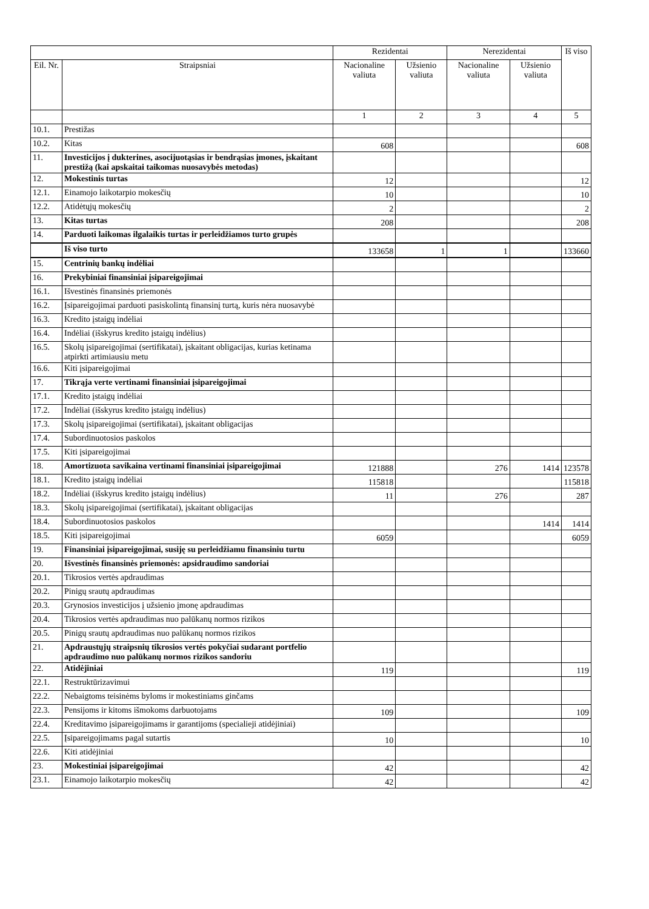| | | Rezidentai | | Nerezidentai | | Iš viso |
| --- | --- | --- | --- | --- | --- | --- |
| Eil. Nr. | Straipsniai | Nacionaline valiuta | Užsienio valiuta | Nacionaline valiuta | Užsienio valiuta | |
| | | 1 | 2 | 3 | 4 | 5 |
| 10.1. | Prestižas | | | | | |
| 10.2. | Kitas | 608 | | | | 608 |
| 11. | Investicijos į dukterines, asocijuotąsias ir bendrąsias įmones, įskaitant prestižą (kai apskaitai taikomas nuosavybės metodas) | | | | | |
| 12. | Mokestinis turtas | 12 | | | | 12 |
| 12.1. | Einamojo laikotarpio mokesčių | 10 | | | | 10 |
| 12.2. | Atidėtųjų mokesčių | 2 | | | | 2 |
| 13. | Kitas turtas | 208 | | | | 208 |
| 14. | Parduoti laikomas ilgalaikis turtas ir perleidžiamos turto grupės | | | | | |
| | Iš viso turto | 133658 | 1 | 1 | | 133660 |
| 15. | Centrinių bankų indėliai | | | | | |
| 16. | Prekybiniai finansiniai įsipareigojimai | | | | | |
| 16.1. | Išvestinės finansinės priemonės | | | | | |
| 16.2. | Įsipareigojimai parduoti pasiskolintą finansinį turtą, kuris nėra nuosavybė | | | | | |
| 16.3. | Kredito įstaigų indėliai | | | | | |
| 16.4. | Indėliai (išskyrus kredito įstaigų indėlius) | | | | | |
| 16.5. | Skolų įsipareigojimai (sertifikatai), įskaitant obligacijas, kurias ketinama atpirkti artimiausiu metu | | | | | |
| 16.6. | Kiti įsipareigojimai | | | | | |
| 17. | Tikrąja verte vertinami finansiniai įsipareigojimai | | | | | |
| 17.1. | Kredito įstaigų indėliai | | | | | |
| 17.2. | Indėliai (išskyrus kredito įstaigų indėlius) | | | | | |
| 17.3. | Skolų įsipareigojimai (sertifikatai), įskaitant obligacijas | | | | | |
| 17.4. | Subordinuotosios paskolos | | | | | |
| 17.5. | Kiti įsipareigojimai | | | | | |
| 18. | Amortizuota savikaina vertinami finansiniai įsipareigojimai | 121888 | | 276 | 1414 | 123578 |
| 18.1. | Kredito įstaigų indėliai | 115818 | | | | 115818 |
| 18.2. | Indėliai (išskyrus kredito įstaigų indėlius) | 11 | | 276 | | 287 |
| 18.3. | Skolų įsipareigojimai (sertifikatai), įskaitant obligacijas | | | | | |
| 18.4. | Subordinuotosios paskolos | | | | 1414 | 1414 |
| 18.5. | Kiti įsipareigojimai | 6059 | | | | 6059 |
| 19. | Finansiniai įsipareigojimai, susiję su perleidžiamu finansiniu turtu | | | | | |
| 20. | Išvestinės finansinės priemonės: apsidraudimo sandoriai | | | | | |
| 20.1. | Tikrosios vertės apdraudimas | | | | | |
| 20.2. | Pinigų srautų apdraudimas | | | | | |
| 20.3. | Grynosios investicijos į užsienio įmonę apdraudimas | | | | | |
| 20.4. | Tikrosios vertės apdraudimas nuo palūkanų normos rizikos | | | | | |
| 20.5. | Pinigų srautų apdraudimas nuo palūkanų normos rizikos | | | | | |
| 21. | Apdraustųjų straipsnių tikrosios vertės pokyčiai sudarant portfelio apdraudimo nuo palūkanų normos rizikos sandoriu | | | | | |
| 22. | Atidėjiniai | 119 | | | | 119 |
| 22.1. | Restruktūrizavimui | | | | | |
| 22.2. | Nebaigtoms teisinėms byloms ir mokestiniams ginčams | | | | | |
| 22.3. | Pensijoms ir kitoms išmokoms darbuotojams | 109 | | | | 109 |
| 22.4. | Kreditavimo įsipareigojimams ir garantijoms (specialieji atidėjiniai) | | | | | |
| 22.5. | Įsipareigojimams pagal sutartis | 10 | | | | 10 |
| 22.6. | Kiti atidėjiniai | | | | | |
| 23. | Mokestiniai įsipareigojimai | 42 | | | | 42 |
| 23.1. | Einamojo laikotarpio mokesčių | 42 | | | | 42 |